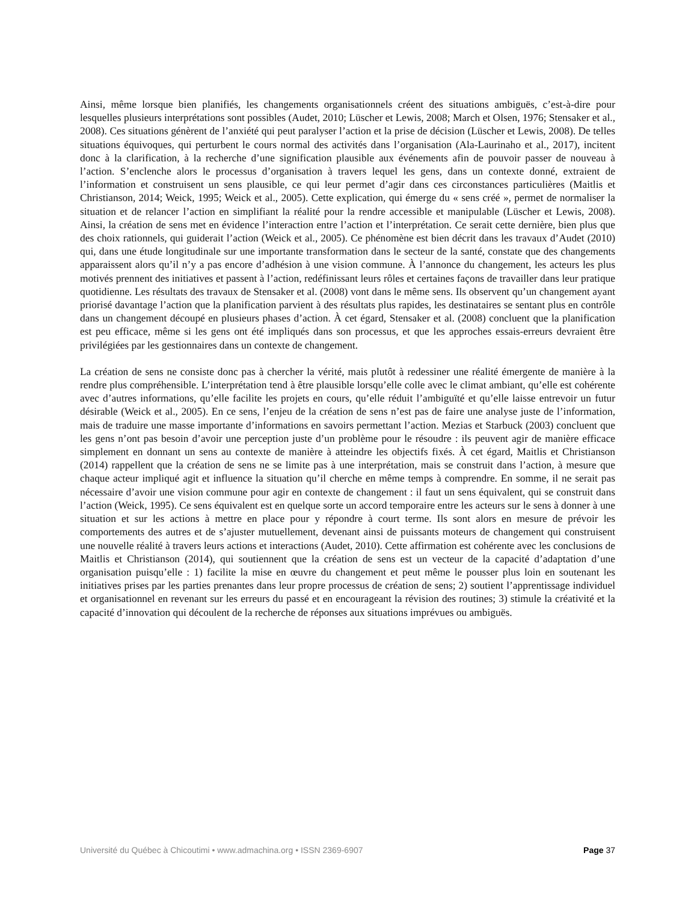Ainsi, même lorsque bien planifiés, les changements organisationnels créent des situations ambiguës, c’est-à-dire pour lesquelles plusieurs interprétations sont possibles (Audet, 2010; Lüscher et Lewis, 2008; March et Olsen, 1976; Stensaker et al., 2008). Ces situations génèrent de l’anxiété qui peut paralyser l’action et la prise de décision (Lüscher et Lewis, 2008). De telles situations équivoques, qui perturbent le cours normal des activités dans l’organisation (Ala-Laurinaho et al., 2017), incitent donc à la clarification, à la recherche d’une signification plausible aux événements afin de pouvoir passer de nouveau à l’action. S’enclenche alors le processus d’organisation à travers lequel les gens, dans un contexte donné, extraient de l’information et construisent un sens plausible, ce qui leur permet d’agir dans ces circonstances particulières (Maitlis et Christianson, 2014; Weick, 1995; Weick et al., 2005). Cette explication, qui émerge du « sens créé », permet de normaliser la situation et de relancer l’action en simplifiant la réalité pour la rendre accessible et manipulable (Lüscher et Lewis, 2008). Ainsi, la création de sens met en évidence l’interaction entre l’action et l’interprétation. Ce serait cette dernière, bien plus que des choix rationnels, qui guiderait l’action (Weick et al., 2005). Ce phénomène est bien décrit dans les travaux d’Audet (2010) qui, dans une étude longitudinale sur une importante transformation dans le secteur de la santé, constate que des changements apparaissent alors qu’il n’y a pas encore d’adhésion à une vision commune. À l’annonce du changement, les acteurs les plus motivés prennent des initiatives et passent à l’action, redéfinissant leurs rôles et certaines façons de travailler dans leur pratique quotidienne. Les résultats des travaux de Stensaker et al. (2008) vont dans le même sens. Ils observent qu’un changement ayant priorisé davantage l’action que la planification parvient à des résultats plus rapides, les destinataires se sentant plus en contrôle dans un changement découpé en plusieurs phases d’action. À cet égard, Stensaker et al. (2008) concluent que la planification est peu efficace, même si les gens ont été impliqués dans son processus, et que les approches essais-erreurs devraient être privilégiées par les gestionnaires dans un contexte de changement.
La création de sens ne consiste donc pas à chercher la vérité, mais plutôt à redessiner une réalité émergente de manière à la rendre plus compréhensible. L’interprétation tend à être plausible lorsqu’elle colle avec le climat ambiant, qu’elle est cohérente avec d’autres informations, qu’elle facilite les projets en cours, qu’elle réduit l’ambiguïté et qu’elle laisse entrevoir un futur désirable (Weick et al., 2005). En ce sens, l’enjeu de la création de sens n’est pas de faire une analyse juste de l’information, mais de traduire une masse importante d’informations en savoirs permettant l’action. Mezias et Starbuck (2003) concluent que les gens n’ont pas besoin d’avoir une perception juste d’un problème pour le résoudre : ils peuvent agir de manière efficace simplement en donnant un sens au contexte de manière à atteindre les objectifs fixés. À cet égard, Maitlis et Christianson (2014) rappellent que la création de sens ne se limite pas à une interprétation, mais se construit dans l’action, à mesure que chaque acteur impliqué agit et influence la situation qu’il cherche en même temps à comprendre. En somme, il ne serait pas nécessaire d’avoir une vision commune pour agir en contexte de changement : il faut un sens équivalent, qui se construit dans l’action (Weick, 1995). Ce sens équivalent est en quelque sorte un accord temporaire entre les acteurs sur le sens à donner à une situation et sur les actions à mettre en place pour y répondre à court terme. Ils sont alors en mesure de prévoir les comportements des autres et de s’ajuster mutuellement, devenant ainsi de puissants moteurs de changement qui construisent une nouvelle réalité à travers leurs actions et interactions (Audet, 2010). Cette affirmation est cohérente avec les conclusions de Maitlis et Christianson (2014), qui soutiennent que la création de sens est un vecteur de la capacité d’adaptation d’une organisation puisqu’elle : 1) facilite la mise en œuvre du changement et peut même le pousser plus loin en soutenant les initiatives prises par les parties prenantes dans leur propre processus de création de sens; 2) soutient l’apprentissage individuel et organisationnel en revenant sur les erreurs du passé et en encourageant la révision des routines; 3) stimule la créativité et la capacité d’innovation qui découlent de la recherche de réponses aux situations imprévues ou ambiguës.
Université du Québec à Chicoutimi • www.admachina.org • ISSN 2369-6907 Page 37